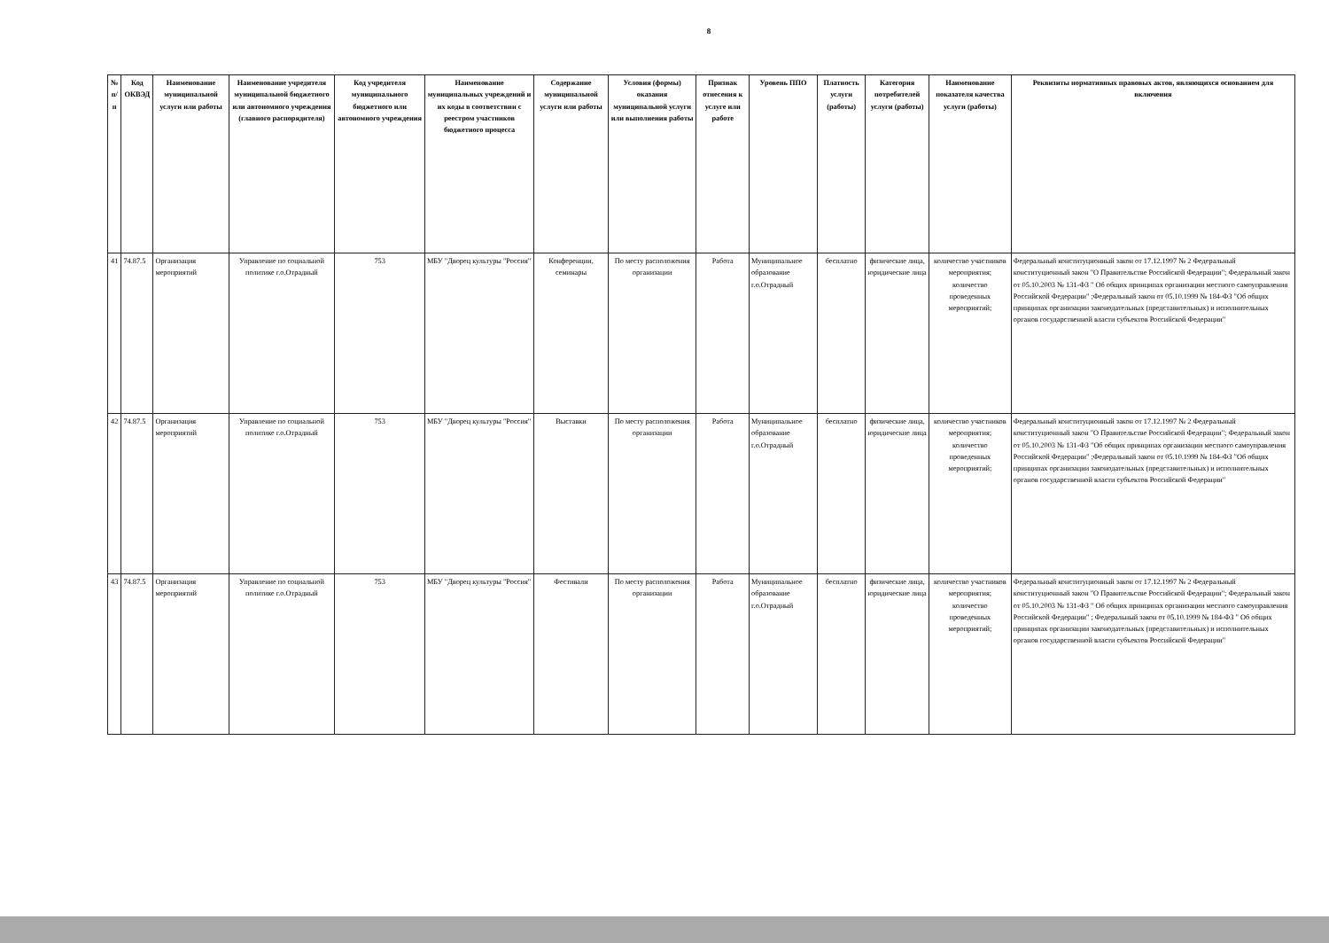8
| № п/п | Код ОКВЭД | Наименование муниципальной услуги или работы | Наименование учредителя муниципальной бюджетного или автономного учреждения (главного распорядителя) | Код учредителя муниципального бюджетного или автономного учреждения | Наименование муниципальных учреждений и их коды в соответствии с реестром участников бюджетного процесса | Содержание муниципальной услуги или работы | Условия (формы) оказания муниципальной услуги или выполнения работы | Признак отнесения к услуге или работе | Уровень ППО | Платность услуги (работы) | Категория потребителей услуги (работы) | Наименование показателя качества услуги (работы) | Реквизиты нормативных правовых актов, являющихся основанием для включения |
| --- | --- | --- | --- | --- | --- | --- | --- | --- | --- | --- | --- | --- | --- |
| 41 | 74.87.5 | Организация мероприятий | Управление по социальной политике г.о.Отрадный | 753 | МБУ "Дворец культуры "Россия" | Конференции, семинары | По месту расположения организации | Работа | Муниципальное образование г.о.Отрадный | бесплатно | физические лица, юридические лица | количество участников мероприятия; количество проведенных мероприятий; | Федеральный конституционный закон от 17.12.1997 № 2 Федеральный конституционный закон "О Правительстве Российской Федерации"; Федеральный закон от 05.10.2003 № 131-ФЗ " Об общих принципах организации местного самоуправления Российской Федерации" ;Федеральный закон от 05.10.1999 № 184-ФЗ "Об общих принципах организации законодательных (представительных) и исполнительных органов государственной власти субъектов Российской Федерации" |
| 42 | 74.87.5 | Организация мероприятий | Управление по социальной политике г.о.Отрадный | 753 | МБУ "Дворец культуры "Россия" | Выставки | По месту расположения организации | Работа | Муниципальное образование г.о.Отрадный | бесплатно | физические лица, юридические лица | количество участников мероприятия; количество проведенных мероприятий; | Федеральный конституционный закон от 17.12.1997 № 2 Федеральный конституционный закон "О Правительстве Российской Федерации"; Федеральный закон от 05.10.2003 № 131-ФЗ "Об общих принципах организации местного самоуправления Российской Федерации" ;Федеральный закон от 05.10.1999 № 184-ФЗ "Об общих принципах организации законодательных (представительных) и исполнительных органов государственной власти субъектов Российской Федерации" |
| 43 | 74.87.5 | Организация мероприятий | Управление по социальной политике г.о.Отрадный | 753 | МБУ "Дворец культуры "Россия" | Фестивали | По месту расположения организации | Работа | Муниципальное образование г.о.Отрадный | бесплатно | физические лица, юридические лица | количество участников мероприятия; количество проведенных мероприятий; | Федеральный конституционный закон от 17.12.1997 № 2 Федеральный конституционный закон "О Правительстве Российской Федерации"; Федеральный закон от 05.10.2003 № 131-ФЗ " Об общих принципах организации местного самоуправления Российской Федерации" ; Федеральный закон от 05.10.1999 № 184-ФЗ " Об общих принципах организации законодательных (представительных) и исполнительных органов государственной власти субъектов Российской Федерации" |